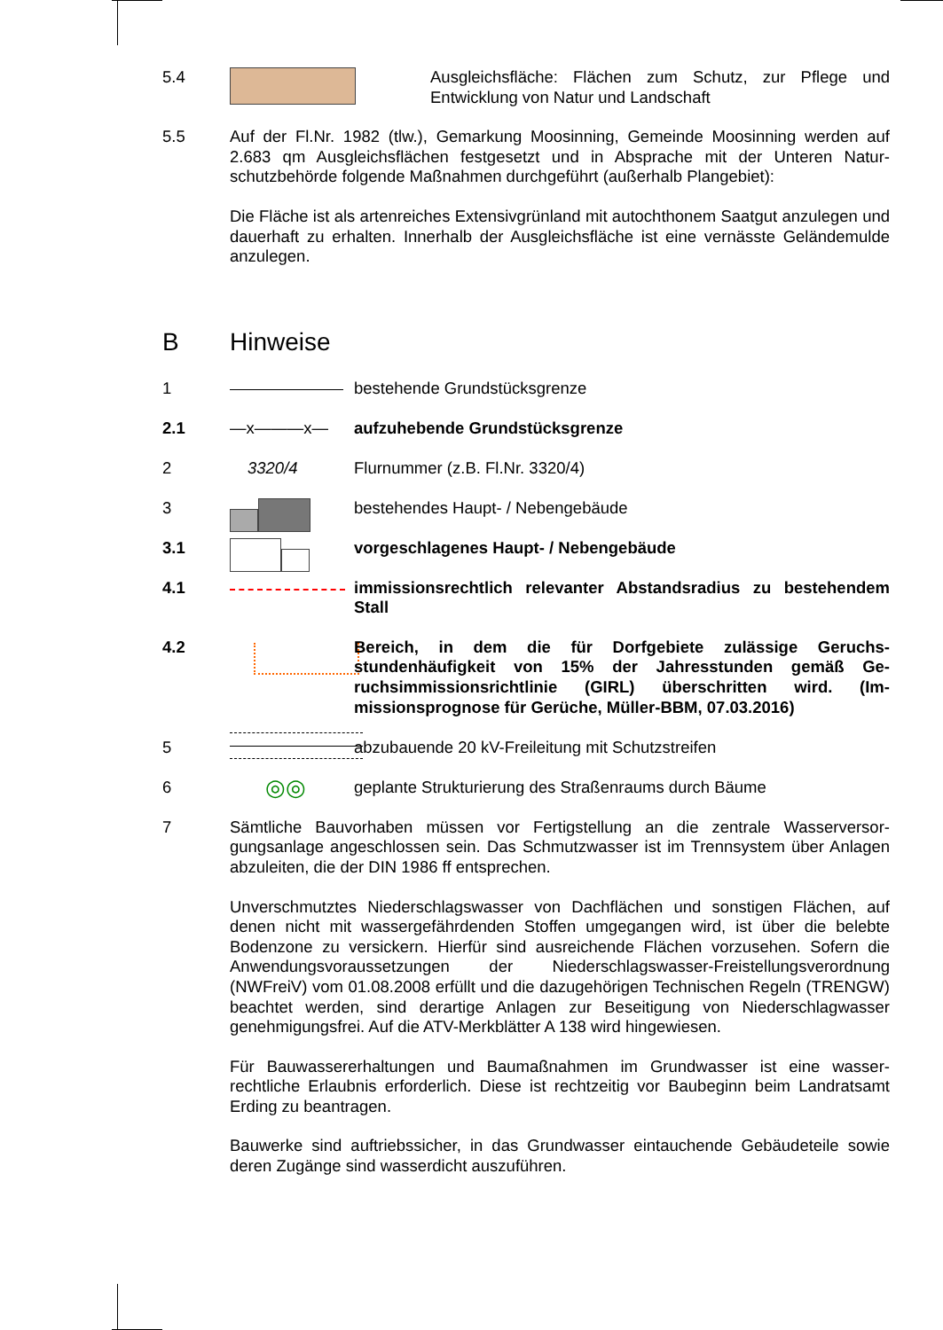5.4 Ausgleichsfläche: Flächen zum Schutz, zur Pflege und Entwicklung von Natur und Landschaft
5.5 Auf der Fl.Nr. 1982 (tlw.), Gemarkung Moosinning, Gemeinde Moosinning werden auf 2.683 qm Ausgleichsflächen festgesetzt und in Absprache mit der Unteren Natur­schutzbehörde folgende Maßnahmen durchgeführt (außerhalb Plangebiet):
Die Fläche ist als artenreiches Extensivgrünland mit autochthonem Saatgut anzule­gen und dauerhaft zu erhalten. Innerhalb der Ausgleichsfläche ist eine vernässte Ge­ländemulde anzulegen.
B Hinweise
1 bestehende Grundstücksgrenze
2.1 —x———x— aufzuhebende Grundstücksgrenze
2 3320/4 Flurnummer (z.B. Fl.Nr. 3320/4)
3 bestehendes Haupt- / Nebengebäude
3.1 vorgeschlagenes Haupt- / Nebengebäude
4.1 immissionsrechtlich relevanter Abstandsradius zu beste­hendem Stall
4.2 Bereich, in dem die für Dorfgebiete zulässige Geruchs­stundenhäufigkeit von 15% der Jahresstunden gemäß Ge­ruchsimmissionsrichtlinie (GIRL) überschritten wird. (Im­missionsprognose für Gerüche, Müller-BBM, 07.03.2016)
5 abzubauende 20 kV-Freileitung mit Schutzstreifen
6
◎◎
geplante Strukturierung des Straßenraums durch Bäume
7 Sämtliche Bauvorhaben müssen vor Fertigstellung an die zentrale Wasserversor­gungsanlage angeschlossen sein. Das Schmutzwasser ist im Trennsystem über An­lagen abzuleiten, die der DIN 1986 ff entsprechen.
Unverschmutztes Niederschlagswasser von Dachflächen und sonstigen Flächen, auf denen nicht mit wassergefährdenden Stoffen umgegangen wird, ist über die belebte Bodenzone zu versickern. Hierfür sind ausreichende Flächen vorzusehen. Sofern die Anwendungsvoraussetzungen der Niederschlagswasser-Freistellungsverordnung (NWFreiV) vom 01.08.2008 erfüllt und die dazugehörigen Technischen Regeln (TRENGW) beachtet werden, sind derartige Anlagen zur Beseitigung von Nieder­schlagwasser genehmigungsfrei. Auf die ATV-Merkblätter A 138 wird hingewiesen.
Für Bauwassererhaltungen und Baumaßnahmen im Grundwasser ist eine wasser­rechtliche Erlaubnis erforderlich. Diese ist rechtzeitig vor Baubeginn beim Landrats­amt Erding zu beantragen.
Bauwerke sind auftriebssicher, in das Grundwasser eintauchende Gebäudeteile so­wie deren Zugänge sind wasserdicht auszuführen.